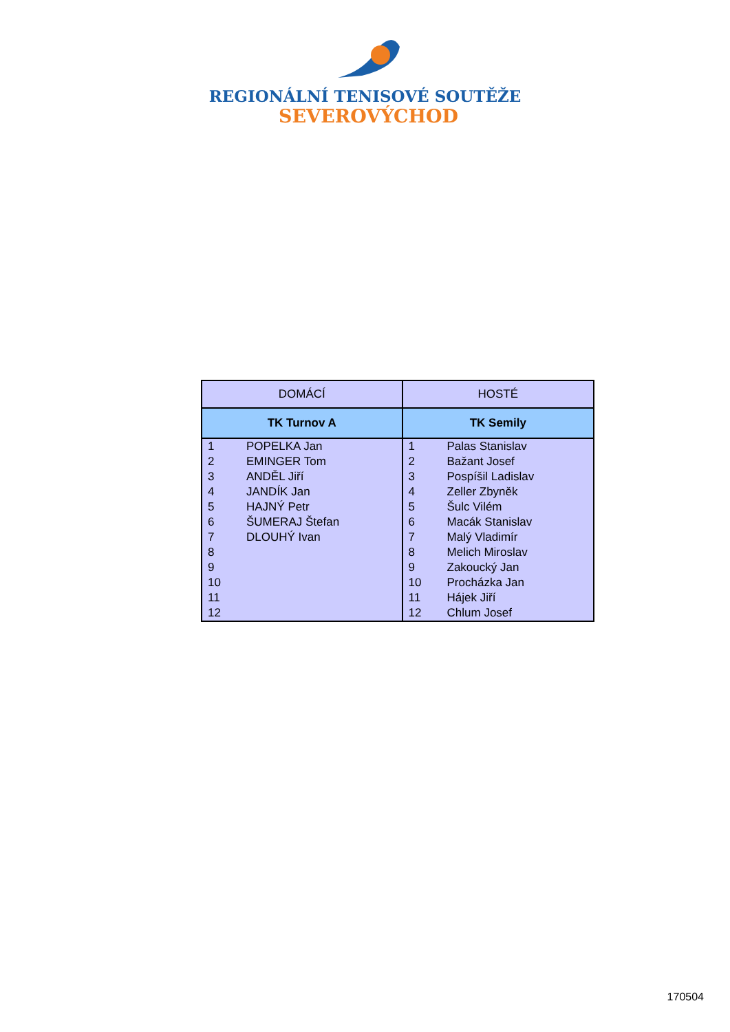REGIONÁLNÍ TENISOVÉ SOUTĚŽE
SEVEROVÝCHOD
| DOMÁCÍ | | HOSTÉ | |
| --- | --- | --- | --- |
| TK Turnov A | | TK Semily | |
| 1 | POPELKA Jan | 1 | Palas Stanislav |
| 2 | EMINGER Tom | 2 | Bažant Josef |
| 3 | ANDĚL Jiří | 3 | Pospíšil Ladislav |
| 4 | JANDÍK Jan | 4 | Zeller Zbyněk |
| 5 | HAJNÝ Petr | 5 | Šulc Vilém |
| 6 | ŠUMERAJ Štefan | 6 | Macák Stanislav |
| 7 | DLOUHÝ Ivan | 7 | Malý Vladimír |
| 8 | | 8 | Melich Miroslav |
| 9 | | 9 | Zakoucký Jan |
| 10 | | 10 | Procházka Jan |
| 11 | | 11 | Hájek Jiří |
| 12 | | 12 | Chlum Josef |
170504